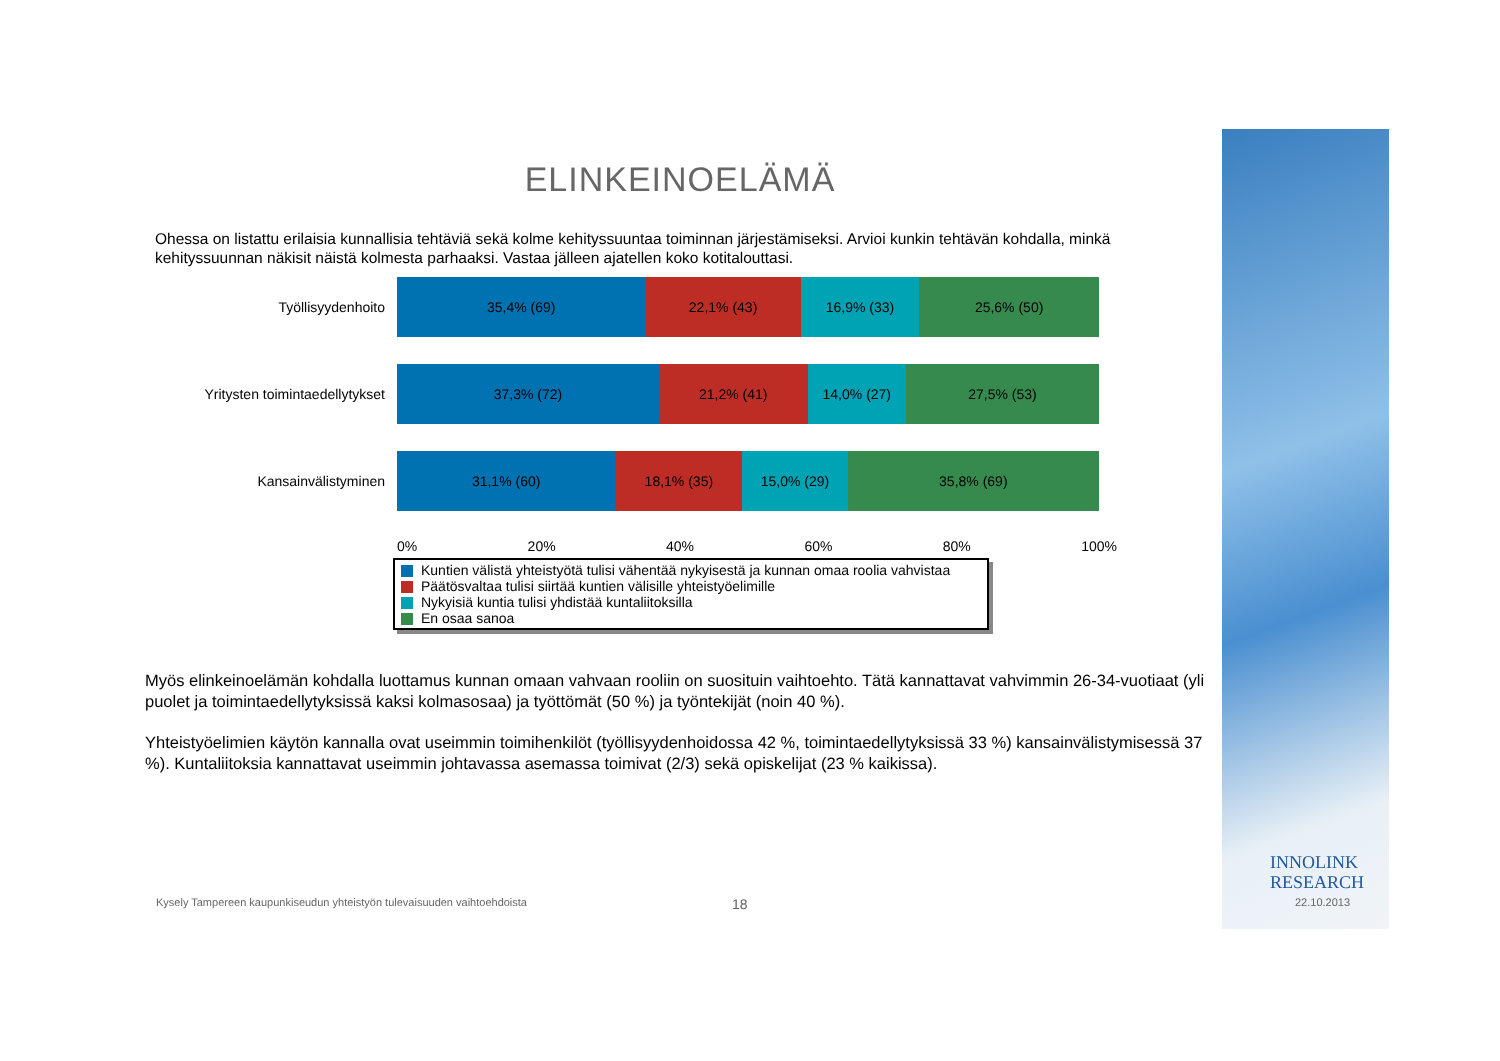ELINKEINOELÄMÄ
Ohessa on listattu erilaisia kunnallisia tehtäviä sekä kolme kehityssuuntaa toiminnan järjestämiseksi. Arvioi kunkin tehtävän kohdalla, minkä kehityssuunnan näkisit näistä kolmesta parhaaksi. Vastaa jälleen ajatellen koko kotitalouttasi.
Työllisyydenhoito
35,4% (69) 22,1% (43) 16,9% (33) 25,6% (50)
Yritysten toimintaedellytykset
37,3% (72) 21,2% (41) 14,0% (27) 27,5% (53)
Kansainvälistyminen
31,1% (60) 18,1% (35) 15,0% (29) 35,8% (69)
0% 20% 40% 60% 80% 100%
Kuntien välistä yhteistyötä tulisi vähentää nykyisestä ja kunnan omaa roolia vahvistaa
Päätösvaltaa tulisi siirtää kuntien välisille yhteistyöelimille
Nykyisiä kuntia tulisi yhdistää kuntaliitoksilla
En osaa sanoa
Myös elinkeinoelämän kohdalla luottamus kunnan omaan vahvaan rooliin on suosituin vaihtoehto. Tätä kannattavat vahvimmin 26-34-vuotiaat (yli puolet ja toimintaedellytyksissä kaksi kolmasosaa) ja työttömät (50 %) ja työntekijät (noin 40 %).
Yhteistyöelimien käytön kannalla ovat useimmin toimihenkilöt (työllisyydenhoidossa 42 %, toimintaedellytyksissä 33 %) kansainvälistymisessä 37 %). Kuntaliitoksia kannattavat useimmin johtavassa asemassa toimivat (2/3) sekä opiskelijat (23 % kaikissa).
Kysely Tampereen kaupunkiseudun yhteistyön tulevaisuuden vaihtoehdoista
18
INNOLINK
RESEARCH
22.10.2013